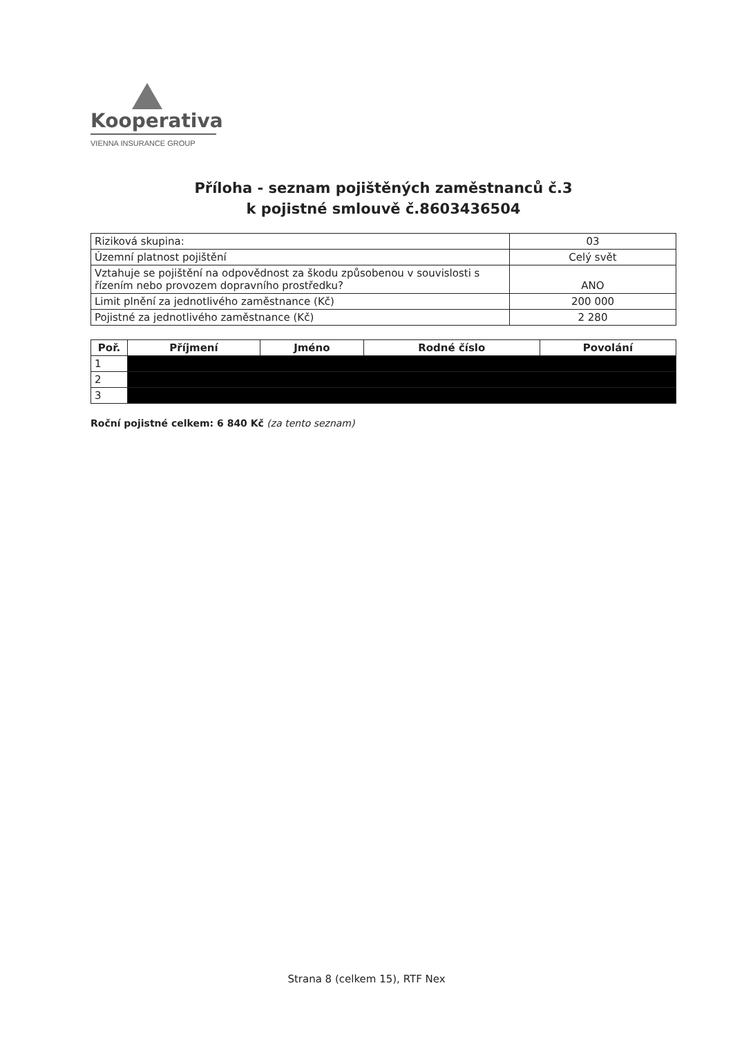Kooperativa
VIENNA INSURANCE GROUP
Příloha - seznam pojištěných zaměstnanců č.3
k pojistné smlouvě č.8603436504
| Riziková skupina: | 03 |
| Územní platnost pojištění | Celý svět |
| Vztahuje se pojištění na odpovědnost za škodu způsobenou v souvislosti s řízením nebo provozem dopravního prostředku? | ANO |
| Limit plnění za jednotlivého zaměstnance (Kč) | 200 000 |
| Pojistné za jednotlivého zaměstnance (Kč) | 2 280 |
| Poř. | Příjmení | Jméno | Rodné číslo | Povolání |
| --- | --- | --- | --- | --- |
| 1 | | | | |
| 2 | | | | |
| 3 | | | | |
Roční pojistné celkem: 6 840 Kč (za tento seznam)
Strana 8 (celkem 15), RTF Nex